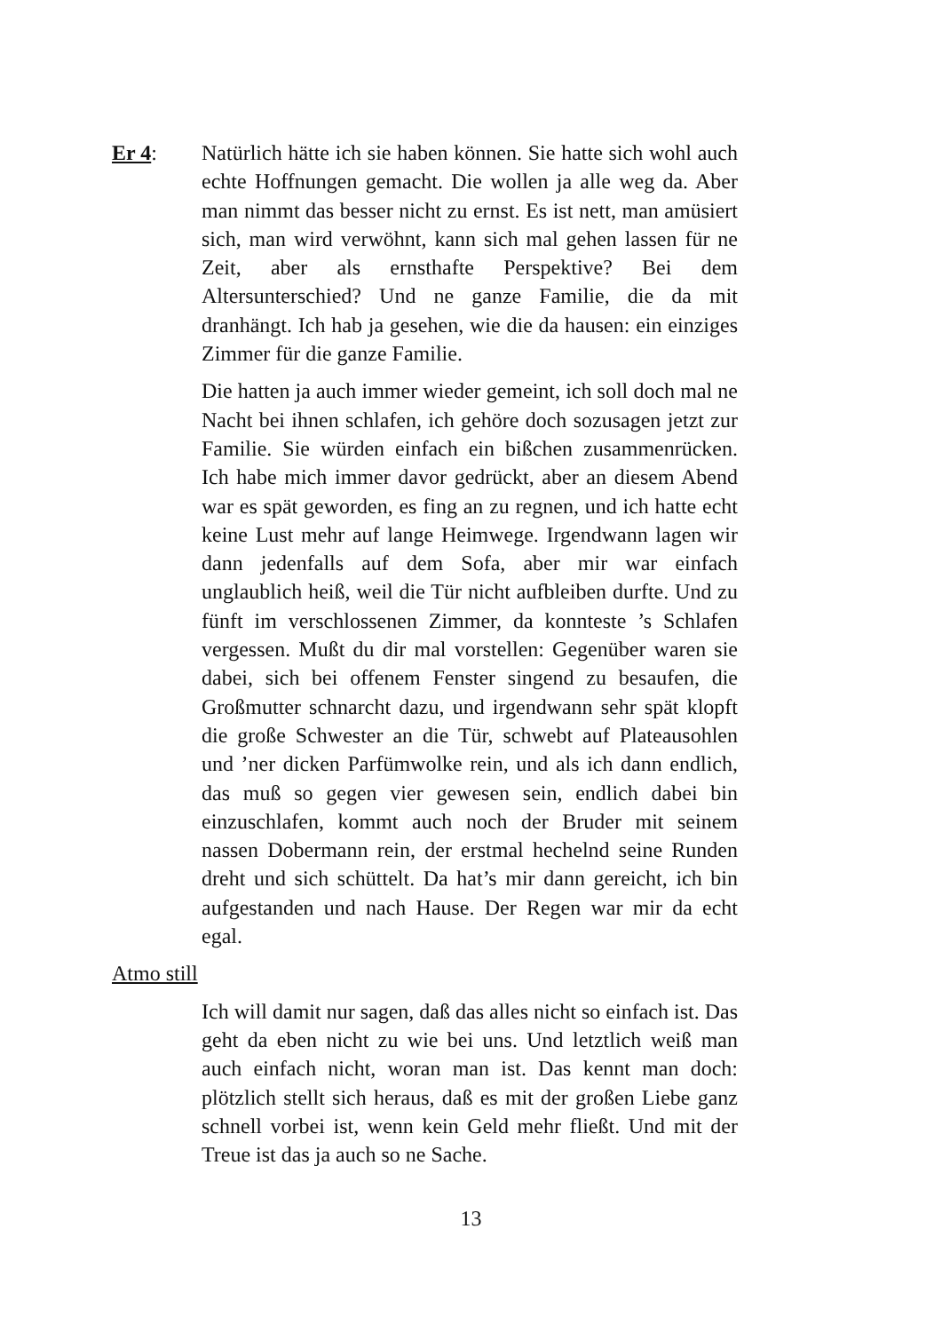Er 4: Natürlich hätte ich sie haben können. Sie hatte sich wohl auch echte Hoffnungen gemacht. Die wollen ja alle weg da. Aber man nimmt das besser nicht zu ernst. Es ist nett, man amüsiert sich, man wird verwöhnt, kann sich mal gehen lassen für ne Zeit, aber als ernsthafte Perspektive? Bei dem Altersunterschied? Und ne ganze Familie, die da mit dranhängt. Ich hab ja gesehen, wie die da hausen: ein einziges Zimmer für die ganze Familie.
Die hatten ja auch immer wieder gemeint, ich soll doch mal ne Nacht bei ihnen schlafen, ich gehöre doch sozusagen jetzt zur Familie. Sie würden einfach ein bißchen zusammenrücken. Ich habe mich immer davor gedrückt, aber an diesem Abend war es spät geworden, es fing an zu regnen, und ich hatte echt keine Lust mehr auf lange Heimwege. Irgendwann lagen wir dann jedenfalls auf dem Sofa, aber mir war einfach unglaublich heiß, weil die Tür nicht aufbleiben durfte. Und zu fünft im verschlossenen Zimmer, da konnteste ’s Schlafen vergessen. Mußt du dir mal vorstellen: Gegenüber waren sie dabei, sich bei offenem Fenster singend zu besaufen, die Großmutter schnarcht dazu, und irgendwann sehr spät klopft die große Schwester an die Tür, schwebt auf Plateausohlen und ’ner dicken Parfümwolke rein, und als ich dann endlich, das muß so gegen vier gewesen sein, endlich dabei bin einzuschlafen, kommt auch noch der Bruder mit seinem nassen Dobermann rein, der erstmal hechelnd seine Runden dreht und sich schüttelt. Da hat’s mir dann gereicht, ich bin aufgestanden und nach Hause. Der Regen war mir da echt egal.
Atmo still
Ich will damit nur sagen, daß das alles nicht so einfach ist. Das geht da eben nicht zu wie bei uns. Und letztlich weiß man auch einfach nicht, woran man ist. Das kennt man doch: plötzlich stellt sich heraus, daß es mit der großen Liebe ganz schnell vorbei ist, wenn kein Geld mehr fließt. Und mit der Treue ist das ja auch so ne Sache.
13